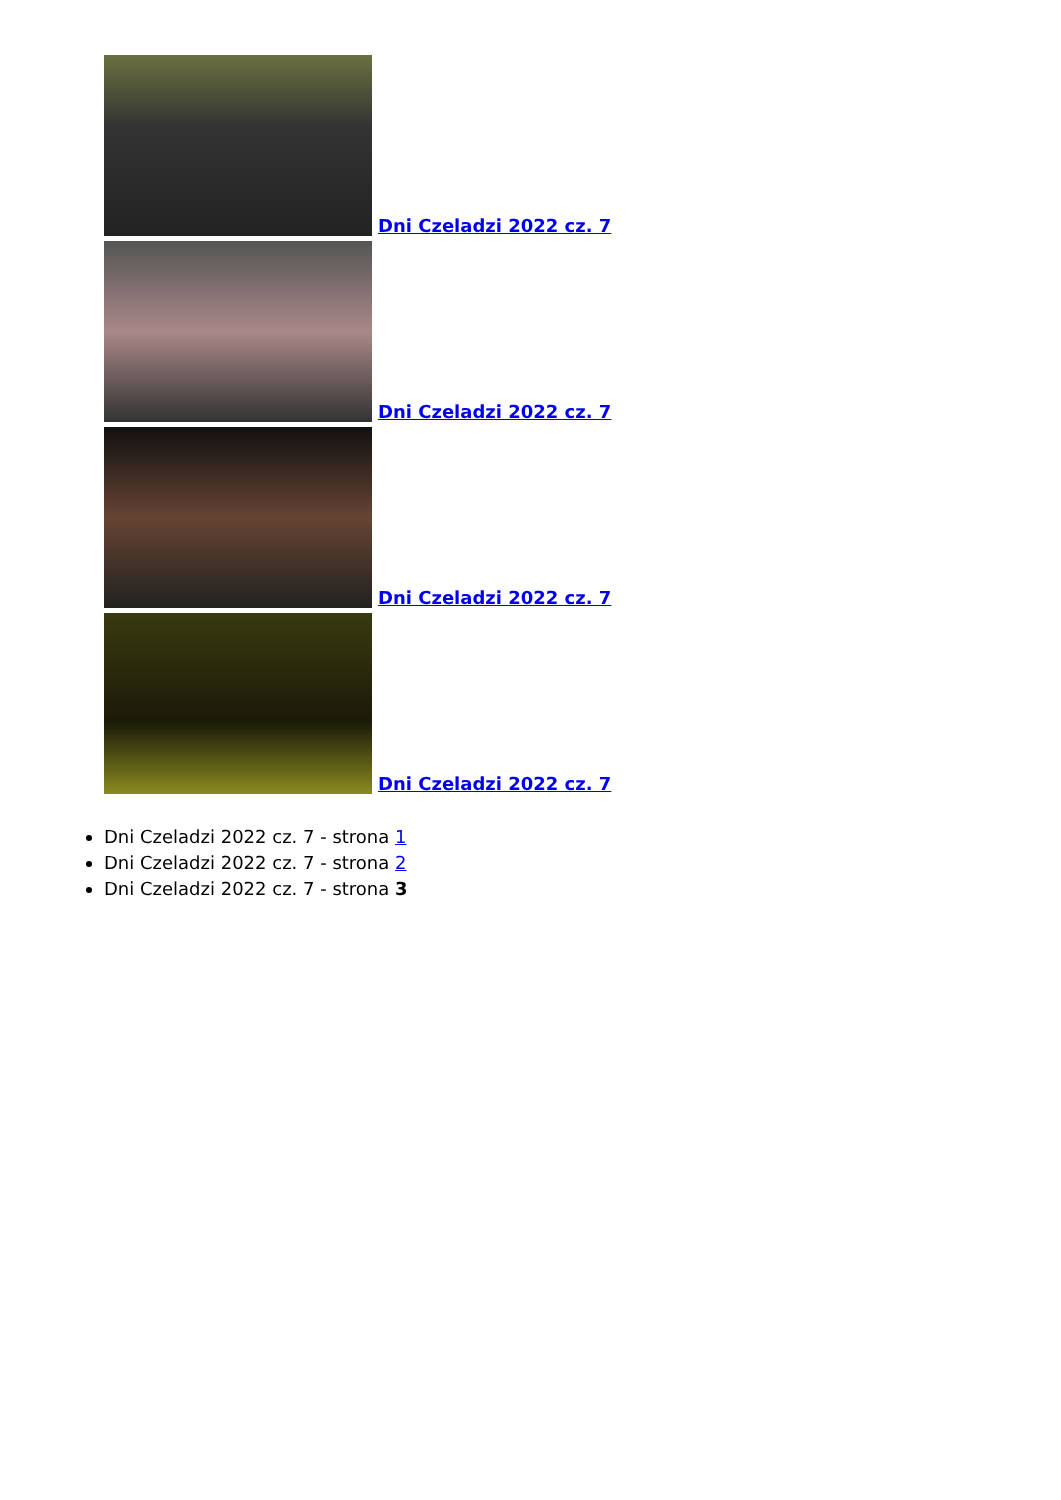Dni Czeladzi 2022 cz. 7
Dni Czeladzi 2022 cz. 7
Dni Czeladzi 2022 cz. 7
Dni Czeladzi 2022 cz. 7
Dni Czeladzi 2022 cz. 7 - strona 1
Dni Czeladzi 2022 cz. 7 - strona 2
Dni Czeladzi 2022 cz. 7 - strona 3